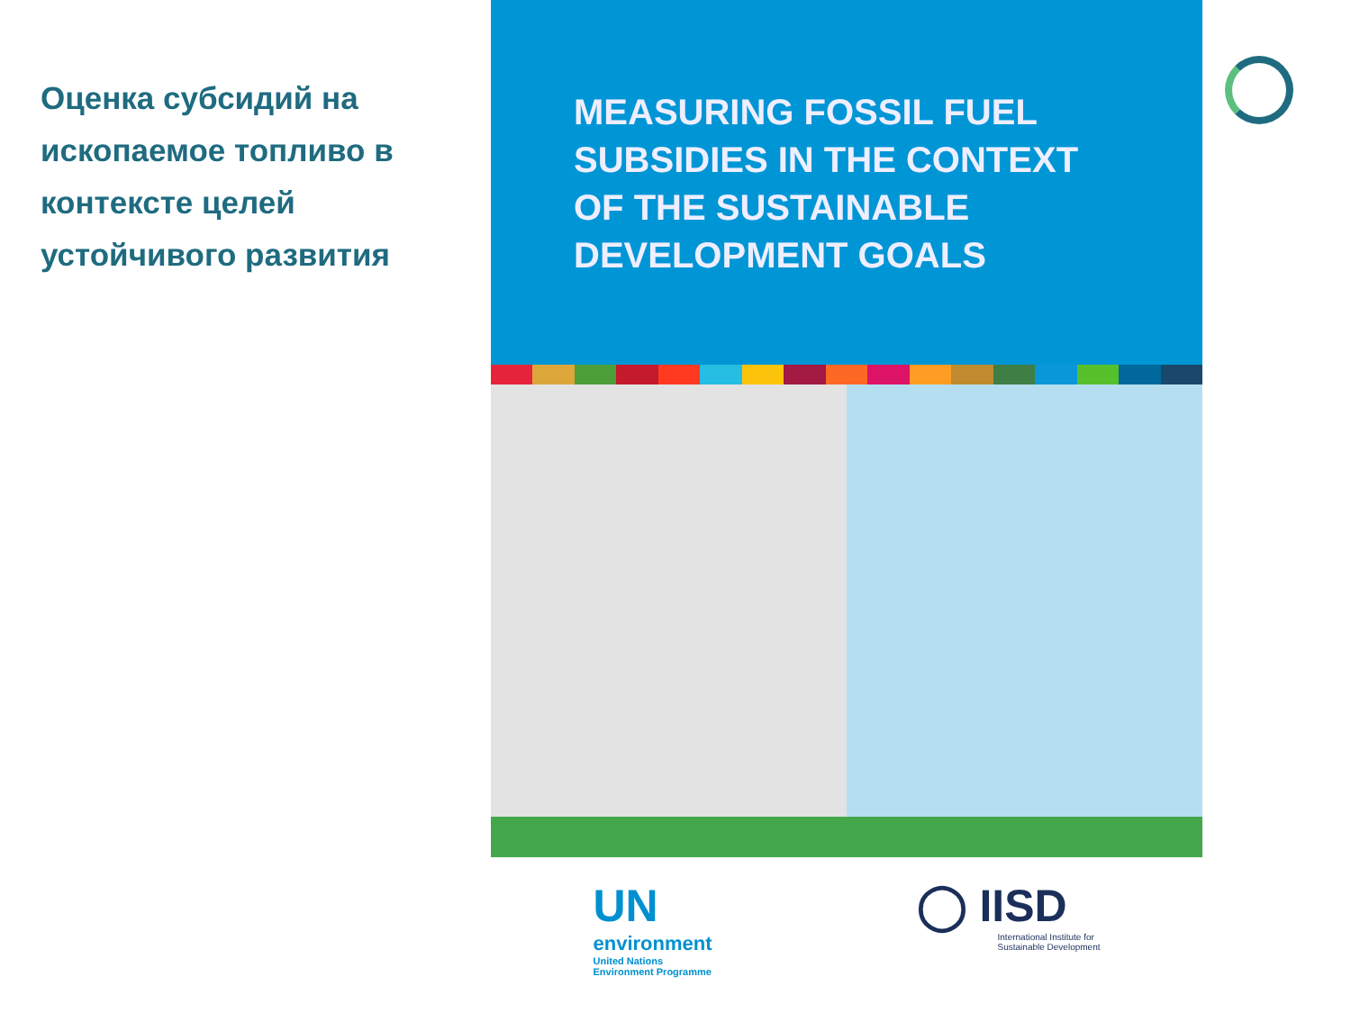Оценка субсидий на ископаемое топливо в контексте целей устойчивого развития
MEASURING FOSSIL FUEL
SUBSIDIES IN THE CONTEXT
OF THE SUSTAINABLE
DEVELOPMENT GOALS
UN
environment
United Nations
Environment Programme
◯ IISD
International Institute for
Sustainable Development